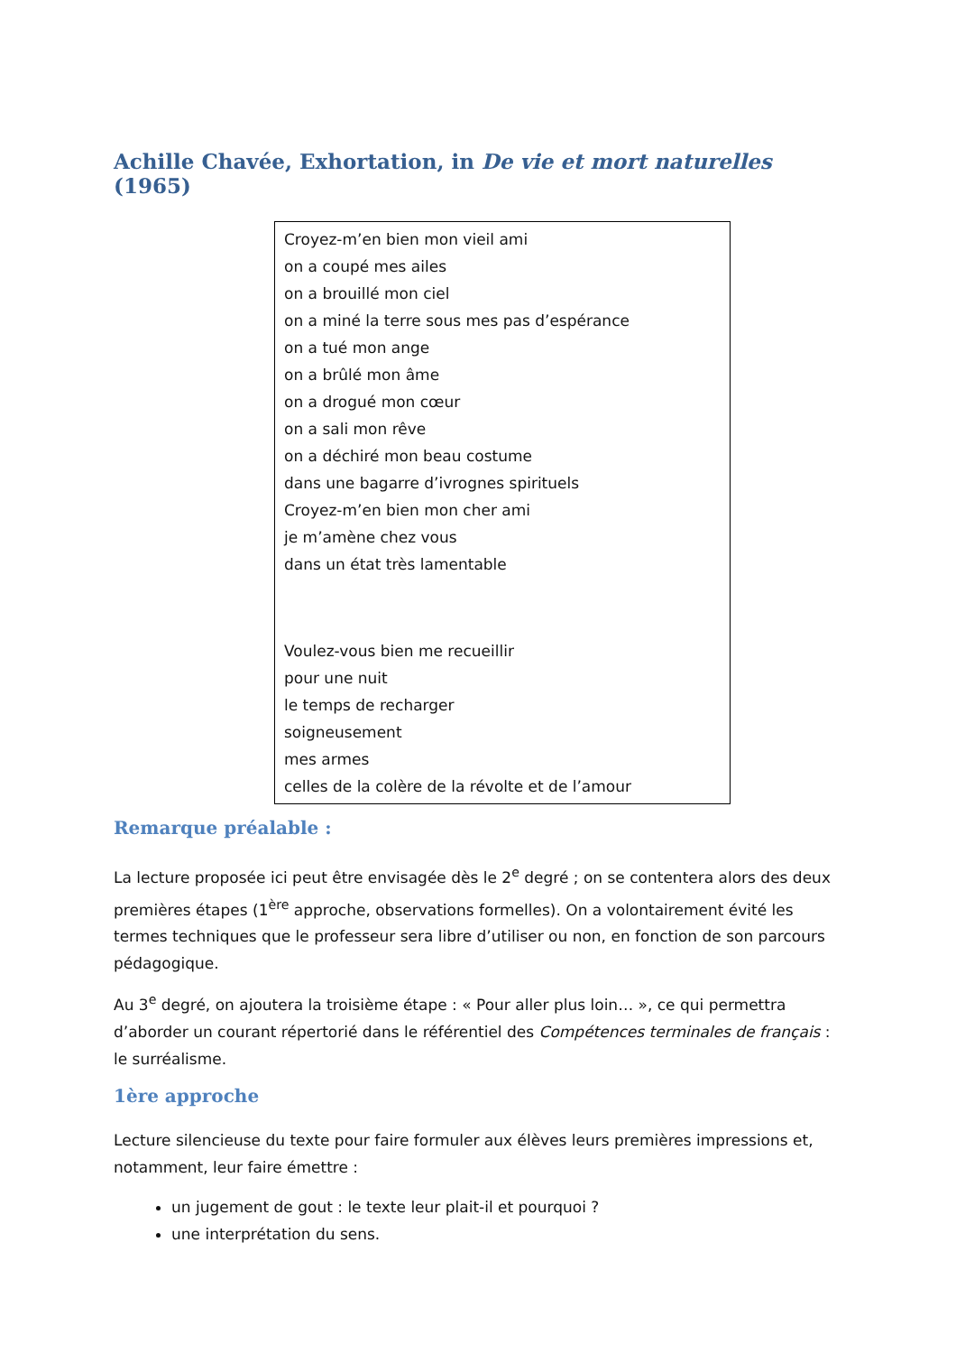Achille Chavée, Exhortation, in De vie et mort naturelles (1965)
Croyez-m’en bien mon vieil ami
on a coupé mes ailes
on a brouillé mon ciel
on a miné la terre sous mes pas d’espérance
on a tué mon ange
on a brûlé mon âme
on a drogué mon cœur
on a sali mon rêve
on a déchiré mon beau costume
dans une bagarre d’ivrognes spirituels
Croyez-m’en bien mon cher ami
je m’amène chez vous
dans un état très lamentable
Voulez-vous bien me recueillir
pour une nuit
le temps de recharger
soigneusement
mes armes
celles de la colère de la révolte et de l’amour
Remarque préalable :
La lecture proposée ici peut être envisagée dès le 2<sup>e</sup> degré ; on se contentera alors des deux premières étapes (1<sup>ère</sup> approche, observations formelles). On a volontairement évité les termes techniques que le professeur sera libre d’utiliser ou non, en fonction de son parcours pédagogique.
Au 3<sup>e</sup> degré, on ajoutera la troisième étape : « Pour aller plus loin… », ce qui permettra d’aborder un courant répertorié dans le référentiel des Compétences terminales de français : le surréalisme.
1ère approche
Lecture silencieuse du texte pour faire formuler aux élèves leurs premières impressions et, notamment, leur faire émettre :
un jugement de gout : le texte leur plait-il et pourquoi ?
une interprétation du sens.